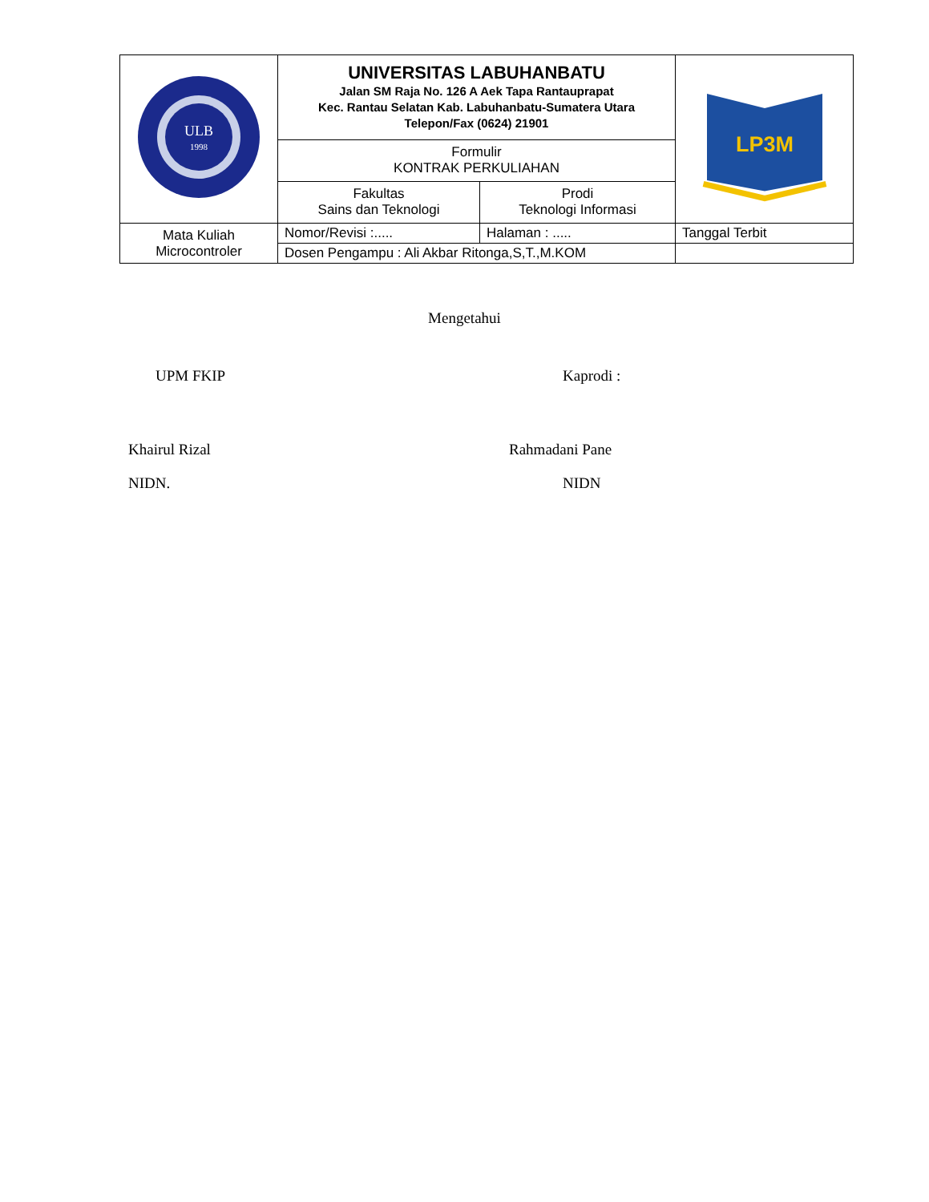| ULB 1998 | UNIVERSITAS LABUHANBATU Jalan SM Raja No. 126 A Aek Tapa Rantauprapat Kec. Rantau Selatan Kab. Labuhanbatu-Sumatera Utara Telepon/Fax (0624) 21901 | | LP3M |
| | Formulir KONTRAK PERKULIAHAN | | |
| | Fakultas Sains dan Teknologi | Prodi Teknologi Informasi | |
| Mata Kuliah Microcontroler | Nomor/Revisi :..... | Halaman : ..... | Tanggal Terbit |
| | Dosen Pengampu : Ali Akbar Ritonga,S,T.,M.KOM | | |
Mengetahui
UPM FKIP Kaprodi :
Khairul Rizal Rahmadani Pane
NIDN. NIDN